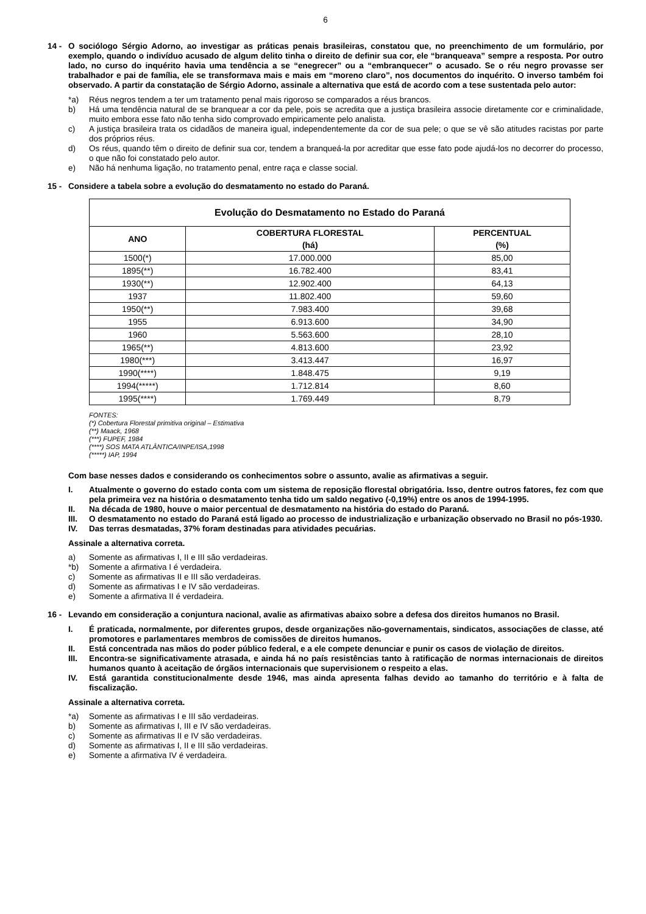6
14 - O sociólogo Sérgio Adorno, ao investigar as práticas penais brasileiras, constatou que, no preenchimento de um formulário, por exemplo, quando o indivíduo acusado de algum delito tinha o direito de definir sua cor, ele “branqueava” sempre a resposta. Por outro lado, no curso do inquérito havia uma tendência a se “enegrecer” ou a “embranquecer” o acusado. Se o réu negro provasse ser trabalhador e pai de família, ele se transformava mais e mais em “moreno claro”, nos documentos do inquérito. O inverso também foi observado. A partir da constatação de Sérgio Adorno, assinale a alternativa que está de acordo com a tese sustentada pelo autor:
*a) Réus negros tendem a ter um tratamento penal mais rigoroso se comparados a réus brancos.
b) Há uma tendência natural de se branquear a cor da pele, pois se acredita que a justiça brasileira associe diretamente cor e criminalidade, muito embora esse fato não tenha sido comprovado empiricamente pelo analista.
c) A justiça brasileira trata os cidadãos de maneira igual, independentemente da cor de sua pele; o que se vê são atitudes racistas por parte dos próprios réus.
d) Os réus, quando têm o direito de definir sua cor, tendem a branqueá-la por acreditar que esse fato pode ajudá-los no decorrer do processo, o que não foi constatado pelo autor.
e) Não há nenhuma ligação, no tratamento penal, entre raça e classe social.
15 - Considere a tabela sobre a evolução do desmatamento no estado do Paraná.
| Evolução do Desmatamento no Estado do Paraná | | |
| --- | --- | --- |
| ANO | COBERTURA FLORESTAL (há) | PERCENTUAL (%) |
| 1500(*) | 17.000.000 | 85,00 |
| 1895(**) | 16.782.400 | 83,41 |
| 1930(**) | 12.902.400 | 64,13 |
| 1937 | 11.802.400 | 59,60 |
| 1950(**) | 7.983.400 | 39,68 |
| 1955 | 6.913.600 | 34,90 |
| 1960 | 5.563.600 | 28,10 |
| 1965(**) | 4.813.600 | 23,92 |
| 1980(***) | 3.413.447 | 16,97 |
| 1990(****) | 1.848.475 | 9,19 |
| 1994(*****) | 1.712.814 | 8,60 |
| 1995(****) | 1.769.449 | 8,79 |
FONTES:
(*) Cobertura Florestal primitiva original – Estimativa
(**) Maack, 1968
(***) FUPEF, 1984
(****) SOS MATA ATLÂNTICA/INPE/ISA,1998
(*****) IAP, 1994
Com base nesses dados e considerando os conhecimentos sobre o assunto, avalie as afirmativas a seguir.
I. Atualmente o governo do estado conta com um sistema de reposição florestal obrigatória. Isso, dentre outros fatores, fez com que pela primeira vez na história o desmatamento tenha tido um saldo negativo (-0,19%) entre os anos de 1994-1995.
II. Na década de 1980, houve o maior percentual de desmatamento na história do estado do Paraná.
III. O desmatamento no estado do Paraná está ligado ao processo de industrialização e urbanização observado no Brasil no pós-1930.
IV. Das terras desmatadas, 37% foram destinadas para atividades pecuárias.
Assinale a alternativa correta.
a) Somente as afirmativas I, II e III são verdadeiras.
*b) Somente a afirmativa I é verdadeira.
c) Somente as afirmativas II e III são verdadeiras.
d) Somente as afirmativas I e IV são verdadeiras.
e) Somente a afirmativa II é verdadeira.
16 - Levando em consideração a conjuntura nacional, avalie as afirmativas abaixo sobre a defesa dos direitos humanos no Brasil.
I. É praticada, normalmente, por diferentes grupos, desde organizações não-governamentais, sindicatos, associações de classe, até promotores e parlamentares membros de comissões de direitos humanos.
II. Está concentrada nas mãos do poder público federal, e a ele compete denunciar e punir os casos de violação de direitos.
III. Encontra-se significativamente atrasada, e ainda há no país resistências tanto à ratificação de normas internacionais de direitos humanos quanto à aceitação de órgãos internacionais que supervisionem o respeito a elas.
IV. Está garantida constitucionalmente desde 1946, mas ainda apresenta falhas devido ao tamanho do território e à falta de fiscalização.
Assinale a alternativa correta.
*a) Somente as afirmativas I e III são verdadeiras.
b) Somente as afirmativas I, III e IV são verdadeiras.
c) Somente as afirmativas II e IV são verdadeiras.
d) Somente as afirmativas I, II e III são verdadeiras.
e) Somente a afirmativa IV é verdadeira.